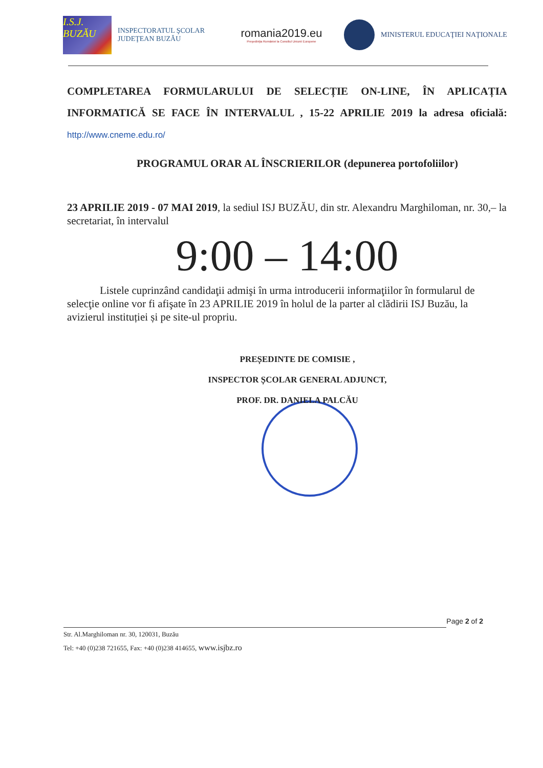I.S.J. BUZĂU
INSPECTORATUL ŞCOLAR
JUDEŢEAN BUZĂU
romania2019.eu
Preşedinţia României la Consiliul Uniunii Europene
MINISTERUL EDUCAŢIEI NAŢIONALE
COMPLETAREA FORMULARULUI DE SELECȚIE ON-LINE, ÎN APLICAȚIA INFORMATICĂ SE FACE ÎN INTERVALUL , 15-22 APRILIE 2019 la adresa oficială: http://www.cneme.edu.ro/
PROGRAMUL ORAR AL ÎNSCRIERILOR (depunerea portofoliilor)
23 APRILIE 2019 - 07 MAI 2019, la sediul ISJ BUZĂU, din str. Alexandru Marghiloman, nr. 30,– la secretariat, în intervalul
9:00 – 14:00
Listele cuprinzând candidaţii admişi în urma introducerii informaţiilor în formularul de selecţie online vor fi afişate în 23 APRILIE 2019 în holul de la parter al clădirii ISJ Buzău, la avizierul instituției și pe site-ul propriu.
PREȘEDINTE DE COMISIE ,
INSPECTOR ȘCOLAR GENERAL ADJUNCT,
PROF. DR. DANIELA PALCĂU
Page 2 of 2
Str. Al.Marghiloman nr. 30, 120031, Buzău
Tel: +40 (0)238 721655, Fax: +40 (0)238 414655, www.isjbz.ro